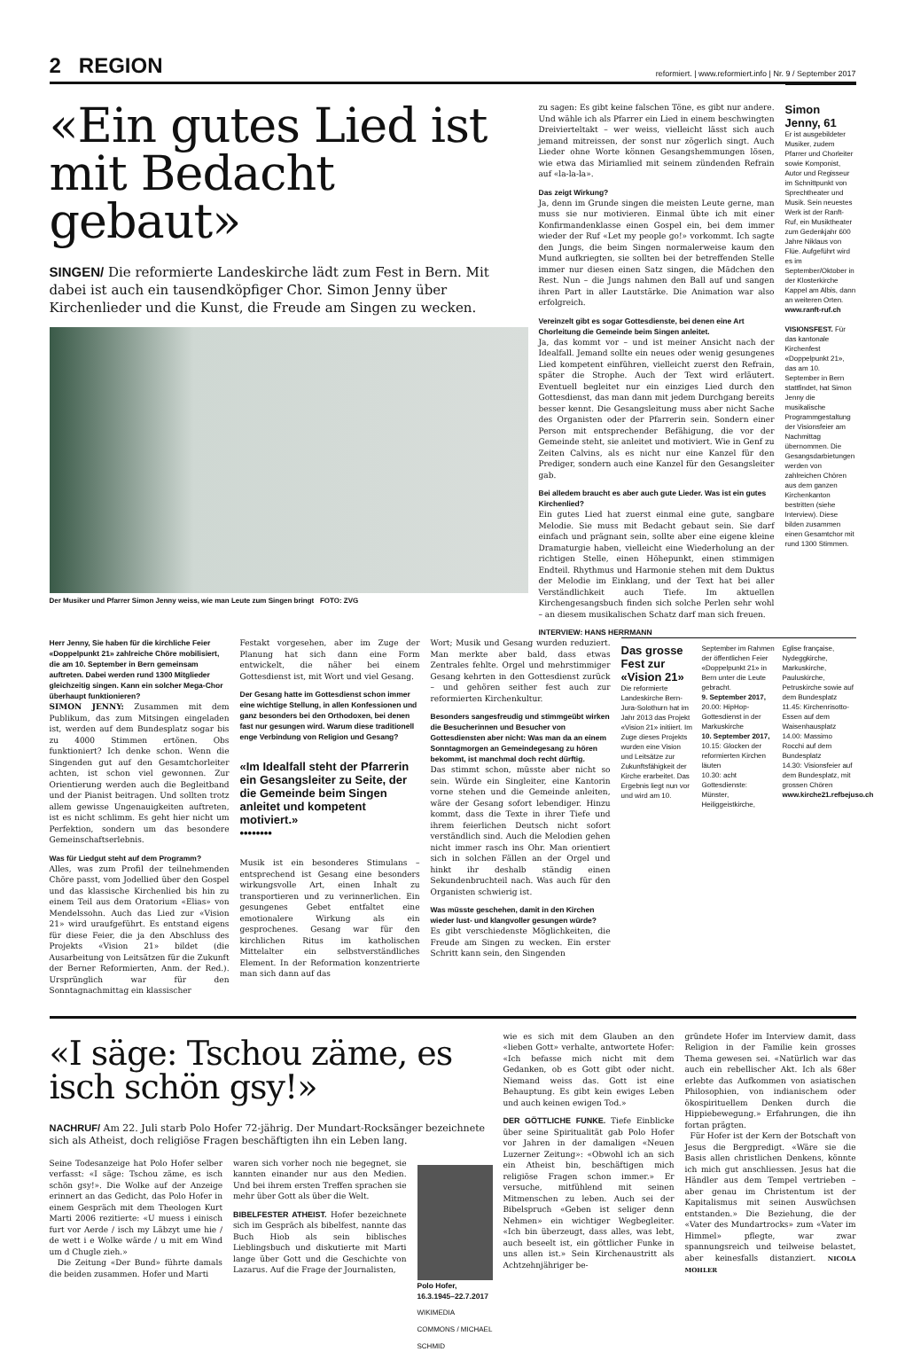2 REGION reformiert. | www.reformiert.info | Nr. 9 / September 2017
«Ein gutes Lied ist mit Bedacht gebaut»
SINGEN/ Die reformierte Landeskirche lädt zum Fest in Bern. Mit dabei ist auch ein tausendköpfiger Chor. Simon Jenny über Kirchenlieder und die Kunst, die Freude am Singen zu wecken.
Der Musiker und Pfarrer Simon Jenny weiss, wie man Leute zum Singen bringt FOTO: ZVG
zu sagen: Es gibt keine falschen Töne, es gibt nur andere. Und wähle ich als Pfarrer ein Lied in einem beschwingten Dreivierteltakt – wer weiss, vielleicht lässt sich auch jemand mitreissen, der sonst nur zögerlich singt. Auch Lieder ohne Worte können Gesangshemmungen lösen, wie etwa das Miriamlied mit seinem zündenden Refrain auf «la-la-la».
Das zeigt Wirkung?
Ja, denn im Grunde singen die meisten Leute gerne, man muss sie nur motivieren. Einmal übte ich mit einer Konfirmandenklasse einen Gospel ein, bei dem immer wieder der Ruf «Let my people go!» vorkommt. Ich sagte den Jungs, die beim Singen normalerweise kaum den Mund aufkriegten, sie sollten bei der betreffenden Stelle immer nur diesen einen Satz singen, die Mädchen den Rest. Nun – die Jungs nahmen den Ball auf und sangen ihren Part in aller Lautstärke. Die Animation war also erfolgreich.
Vereinzelt gibt es sogar Gottesdienste, bei denen eine Art Chorleitung die Gemeinde beim Singen anleitet.
Ja, das kommt vor – und ist meiner Ansicht nach der Idealfall. Jemand sollte ein neues oder wenig gesungenes Lied kompetent einführen, vielleicht zuerst den Refrain, später die Strophe. Auch der Text wird erläutert. Eventuell begleitet nur ein einziges Lied durch den Gottesdienst, das man dann mit jedem Durchgang bereits besser kennt. Die Gesangsleitung muss aber nicht Sache des Organisten oder der Pfarrerin sein. Sondern einer Person mit entsprechender Befähigung, die vor der Gemeinde steht, sie anleitet und motiviert. Wie in Genf zu Zeiten Calvins, als es nicht nur eine Kanzel für den Prediger, sondern auch eine Kanzel für den Gesangsleiter gab.
Bei alledem braucht es aber auch gute Lieder. Was ist ein gutes Kirchenlied?
Ein gutes Lied hat zuerst einmal eine gute, sangbare Melodie. Sie muss mit Bedacht gebaut sein. Sie darf einfach und prägnant sein, sollte aber eine eigene kleine Dramaturgie haben, vielleicht eine Wiederholung an der richtigen Stelle, einen Höhepunkt, einen stimmigen Endteil. Rhythmus und Harmonie stehen mit dem Duktus der Melodie im Einklang, und der Text hat bei aller Verständlichkeit auch Tiefe. Im aktuellen Kirchengesangsbuch finden sich solche Perlen sehr wohl – an diesem musikalischen Schatz darf man sich freuen.
INTERVIEW: HANS HERRMANN
Simon Jenny, 61
Er ist ausgebildeter Musiker, zudem Pfarrer und Chorleiter sowie Komponist, Autor und Regisseur im Schnittpunkt von Sprechtheater und Musik. Sein neuestes Werk ist der Ranft-Ruf, ein Musiktheater zum Gedenkjahr 600 Jahre Niklaus von Flüe. Aufgeführt wird es im September/Oktober in der Klosterkirche Kappel am Albis, dann an weiteren Orten.
www.ranft-ruf.ch
VISIONSFEST. Für das kantonale Kirchenfest «Doppelpunkt 21», das am 10. September in Bern stattfindet, hat Simon Jenny die musikalische Programmgestaltung der Visionsfeier am Nachmittag übernommen. Die Gesangsdarbietungen werden von zahlreichen Chören aus dem ganzen Kirchenkanton bestritten (siehe Interview). Diese bilden zusammen einen Gesamtchor mit rund 1300 Stimmen.
Herr Jenny, Sie haben für die kirchliche Feier «Doppelpunkt 21» zahlreiche Chöre mobilisiert, die am 10. September in Bern gemeinsam auftreten. Dabei werden rund 1300 Mitglieder gleichzeitig singen. Kann ein solcher Mega-Chor überhaupt funktionieren?
SIMON JENNY: Zusammen mit dem Publikum, das zum Mitsingen eingeladen ist, werden auf dem Bundesplatz sogar bis zu 4000 Stimmen ertönen. Obs funktioniert? Ich denke schon. Wenn die Singenden gut auf den Gesamtchorleiter achten, ist schon viel gewonnen. Zur Orientierung werden auch die Begleitband und der Pianist beitragen. Und sollten trotz allem gewisse Ungenauigkeiten auftreten, ist es nicht schlimm. Es geht hier nicht um Perfektion, sondern um das besondere Gemeinschaftserlebnis.
Was für Liedgut steht auf dem Programm?
Alles, was zum Profil der teilnehmenden Chöre passt, vom Jodellied über den Gospel und das klassische Kirchenlied bis hin zu einem Teil aus dem Oratorium «Elias» von Mendelssohn. Auch das Lied zur «Vision 21» wird uraufgeführt. Es entstand eigens für diese Feier, die ja den Abschluss des Projekts «Vision 21» bildet (die Ausarbeitung von Leitsätzen für die Zukunft der Berner Reformierten, Anm. der Red.). Ursprünglich war für den Sonntagnachmittag ein klassischer
Festakt vorgesehen, aber im Zuge der Planung hat sich dann eine Form entwickelt, die näher bei einem Gottesdienst ist, mit Wort und viel Gesang.
Der Gesang hatte im Gottesdienst schon immer eine wichtige Stellung, in allen Konfessionen und ganz besonders bei den Orthodoxen, bei denen fast nur gesungen wird. Warum diese traditionell enge Verbindung von Religion und Gesang?
«Im Idealfall steht der Pfarrerin ein Gesangsleiter zu Seite, der die Gemeinde beim Singen anleitet und kompetent motiviert.»
••••••••
Musik ist ein besonderes Stimulans – entsprechend ist Gesang eine besonders wirkungsvolle Art, einen Inhalt zu transportieren und zu verinnerlichen. Ein gesungenes Gebet entfaltet eine emotionalere Wirkung als ein gesprochenes. Gesang war für den kirchlichen Ritus im katholischen Mittelalter ein selbstverständliches Element. In der Reformation konzentrierte man sich dann auf das
Wort; Musik und Gesang wurden reduziert. Man merkte aber bald, dass etwas Zentrales fehlte. Orgel und mehrstimmiger Gesang kehrten in den Gottesdienst zurück – und gehören seither fest auch zur reformierten Kirchenkultur.
Besonders sangesfreudig und stimmgeübt wirken die Besucherinnen und Besucher von Gottesdiensten aber nicht: Was man da an einem Sonntagmorgen an Gemeindegesang zu hören bekommt, ist manchmal doch recht dürftig.
Das stimmt schon, müsste aber nicht so sein. Würde ein Singleiter, eine Kantorin vorne stehen und die Gemeinde anleiten, wäre der Gesang sofort lebendiger. Hinzu kommt, dass die Texte in ihrer Tiefe und ihrem feierlichen Deutsch nicht sofort verständlich sind. Auch die Melodien gehen nicht immer rasch ins Ohr. Man orientiert sich in solchen Fällen an der Orgel und hinkt ihr deshalb ständig einen Sekundenbruchteil nach. Was auch für den Organisten schwierig ist.
Was müsste geschehen, damit in den Kirchen wieder lust- und klangvoller gesungen würde?
Es gibt verschiedenste Möglichkeiten, die Freude am Singen zu wecken. Ein erster Schritt kann sein, den Singenden
Das grosse Fest zur «Vision 21»
Die reformierte Landeskirche Bern-Jura-Solothurn hat im Jahr 2013 das Projekt «Vision 21» initiiert. Im Zuge dieses Projekts wurden eine Vision und Leitsätze zur Zukunftsfähigkeit der Kirche erarbeitet. Das Ergebnis liegt nun vor und wird am 10. September im Rahmen der öffentlichen Feier «Doppelpunkt 21» in Bern unter die Leute gebracht.
9. September 2017,
20.00: HipHop-Gottesdienst in der Markuskirche
10. September 2017,
10.15: Glocken der reformierten Kirchen läuten
10.30: acht Gottesdienste: Münster, Heiliggeistkirche, Eglise française, Nydeggkirche, Markuskirche, Pauluskirche, Petruskirche sowie auf dem Bundesplatz
11.45: Kirchenrisotto-Essen auf dem Waisenhausplatz
14.00: Massimo Rocchi auf dem Bundesplatz
14.30: Visionsfeier auf dem Bundesplatz, mit grossen Chören
www.kirche21.refbejuso.ch
«I säge: Tschou zäme, es isch schön gsy!»
NACHRUF/ Am 22. Juli starb Polo Hofer 72-jährig. Der Mundart-Rocksänger bezeichnete sich als Atheist, doch religiöse Fragen beschäftigten ihn ein Leben lang.
Seine Todesanzeige hat Polo Hofer selber verfasst: «I säge: Tschou zäme, es isch schön gsy!». Die Wolke auf der Anzeige erinnert an das Gedicht, das Polo Hofer in einem Gespräch mit dem Theologen Kurt Marti 2006 rezitierte: «U muess i einisch furt vor Aerde / isch my Läbzyt ume hie / de wett i e Wolke wärde / u mit em Wind um d Chugle zieh.»
Die Zeitung «Der Bund» führte damals die beiden zusammen. Hofer und Marti
waren sich vorher noch nie begegnet, sie kannten einander nur aus den Medien. Und bei ihrem ersten Treffen sprachen sie mehr über Gott als über die Welt.
BIBELFESTER ATHEIST. Hofer bezeichnete sich im Gespräch als bibelfest, nannte das Buch Hiob als sein biblisches Lieblingsbuch und diskutierte mit Marti lange über Gott und die Geschichte von Lazarus. Auf die Frage der Journalisten,
Polo Hofer, 16.3.1945–22.7.2017
WIKIMEDIA COMMONS / MICHAEL SCHMID
wie es sich mit dem Glauben an den «lieben Gott» verhalte, antwortete Hofer: «Ich befasse mich nicht mit dem Gedanken, ob es Gott gibt oder nicht. Niemand weiss das. Gott ist eine Behauptung. Es gibt kein ewiges Leben und auch keinen ewigen Tod.»
DER GÖTTLICHE FUNKE. Tiefe Einblicke über seine Spiritualität gab Polo Hofer vor Jahren in der damaligen «Neuen Luzerner Zeitung»: «Obwohl ich an sich ein Atheist bin, beschäftigen mich religiöse Fragen schon immer.» Er versuche, mitfühlend mit seinen Mitmenschen zu leben. Auch sei der Bibelspruch «Geben ist seliger denn Nehmen» ein wichtiger Wegbegleiter. «Ich bin überzeugt, dass alles, was lebt, auch beseelt ist, ein göttlicher Funke in uns allen ist.» Sein Kirchenaustritt als Achtzehnjähriger be-
gründete Hofer im Interview damit, dass Religion in der Familie kein grosses Thema gewesen sei. «Natürlich war das auch ein rebellischer Akt. Ich als 68er erlebte das Aufkommen von asiatischen Philosophien, von indianischem oder ökospirituellem Denken durch die Hippiebewegung.» Erfahrungen, die ihn fortan prägten.
Für Hofer ist der Kern der Botschaft von Jesus die Bergpredigt. «Wäre sie die Basis allen christlichen Denkens, könnte ich mich gut anschliessen. Jesus hat die Händler aus dem Tempel vertrieben – aber genau im Christentum ist der Kapitalismus mit seinen Auswüchsen entstanden.» Die Beziehung, die der «Vater des Mundartrocks» zum «Vater im Himmel» pflegte, war zwar spannungsreich und teilweise belastet, aber keinesfalls distanziert. NICOLA MOHLER